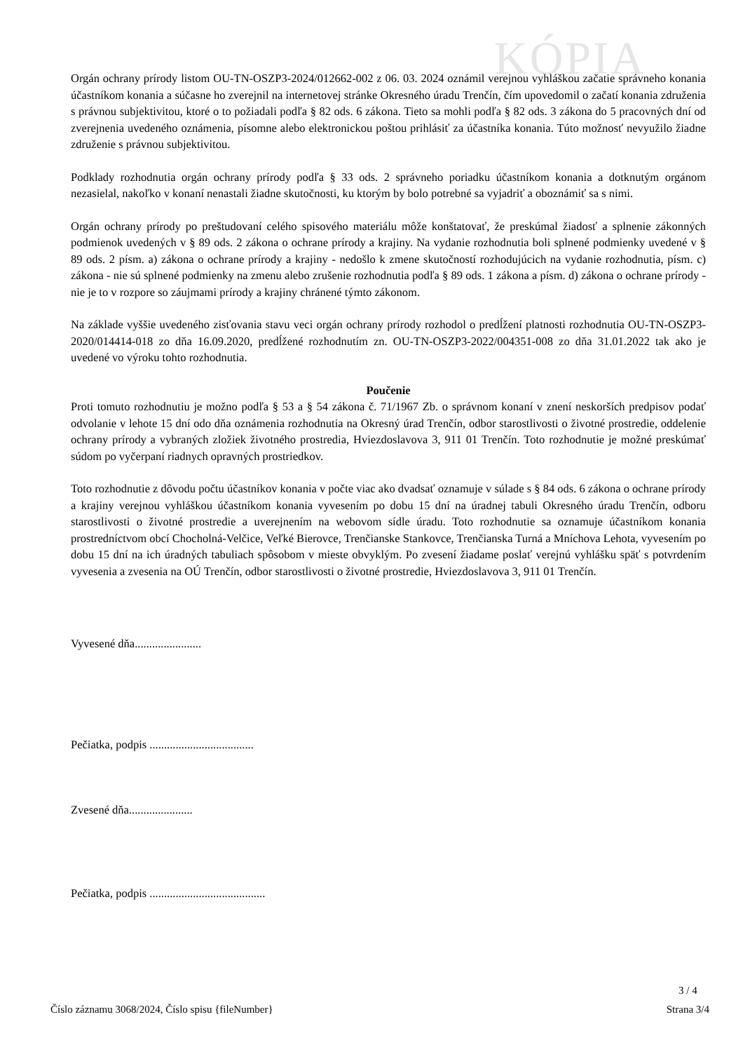KÓPIA
Orgán ochrany prírody listom OU-TN-OSZP3-2024/012662-002 z 06. 03. 2024 oznámil verejnou vyhláškou začatie správneho konania účastníkom konania a súčasne ho zverejnil na internetovej stránke Okresného úradu Trenčín, čím upovedomil o začatí konania združenia s právnou subjektivitou, ktoré o to požiadali podľa § 82 ods. 6 zákona. Tieto sa mohli podľa § 82 ods. 3 zákona do 5 pracovných dní od zverejnenia uvedeného oznámenia, písomne alebo elektronickou poštou prihlásiť za účastníka konania. Túto možnosť nevyužilo žiadne združenie s právnou subjektivitou.
Podklady rozhodnutia orgán ochrany prírody podľa § 33 ods. 2 správneho poriadku účastníkom konania a dotknutým orgánom nezasielal, nakoľko v konaní nenastali žiadne skutočnosti, ku ktorým by bolo potrebné sa vyjadriť a oboznámiť sa s nimi.
Orgán ochrany prírody po preštudovaní celého spisového materiálu môže konštatovať, že preskúmal žiadosť a splnenie zákonných podmienok uvedených v § 89 ods. 2 zákona o ochrane prírody a krajiny. Na vydanie rozhodnutia boli splnené podmienky uvedené v § 89 ods. 2 písm. a) zákona o ochrane prírody a krajiny - nedošlo k zmene skutočností rozhodujúcich na vydanie rozhodnutia, písm. c) zákona - nie sú splnené podmienky na zmenu alebo zrušenie rozhodnutia podľa § 89 ods. 1 zákona a písm. d) zákona o ochrane prírody - nie je to v rozpore so záujmami prírody a krajiny chránené týmto zákonom.
Na základe vyššie uvedeného zisťovania stavu veci orgán ochrany prírody rozhodol o predĺžení platnosti rozhodnutia OU-TN-OSZP3-2020/014414-018 zo dňa 16.09.2020, predĺžené rozhodnutím zn. OU-TN-OSZP3-2022/004351-008 zo dňa 31.01.2022 tak ako je uvedené vo výroku tohto rozhodnutia.
Poučenie
Proti tomuto rozhodnutiu je možno podľa § 53 a § 54 zákona č. 71/1967 Zb. o správnom konaní v znení neskorších predpisov podať odvolanie v lehote 15 dní odo dňa oznámenia rozhodnutia na Okresný úrad Trenčín, odbor starostlivosti o životné prostredie, oddelenie ochrany prírody a vybraných zložiek životného prostredia, Hviezdoslavova 3, 911 01 Trenčín. Toto rozhodnutie je možné preskúmať súdom po vyčerpaní riadnych opravných prostriedkov.
Toto rozhodnutie z dôvodu počtu účastníkov konania v počte viac ako dvadsať oznamuje v súlade s § 84 ods. 6 zákona o ochrane prírody a krajiny verejnou vyhláškou účastníkom konania vyvesením po dobu 15 dní na úradnej tabuli Okresného úradu Trenčín, odboru starostlivosti o životné prostredie a uverejnením na webovom sídle úradu. Toto rozhodnutie sa oznamuje účastníkom konania prostredníctvom obcí Chocholná-Velčice, Veľké Bierovce, Trenčianske Stankovce, Trenčianska Turná a Mníchova Lehota, vyvesením po dobu 15 dní na ich úradných tabuliach spôsobom v mieste obvyklým. Po zvesení žiadame poslať verejnú vyhlášku späť s potvrdením vyvesenia a zvesenia na OÚ Trenčín, odbor starostlivosti o životné prostredie, Hviezdoslavova 3, 911 01 Trenčín.
Vyvesené dňa.......................
Pečiatka, podpis ....................................
Zvesené dňa......................
Pečiatka, podpis ........................................
3 / 4
Číslo záznamu 3068/2024, Číslo spisu {fileNumber} Strana 3/4